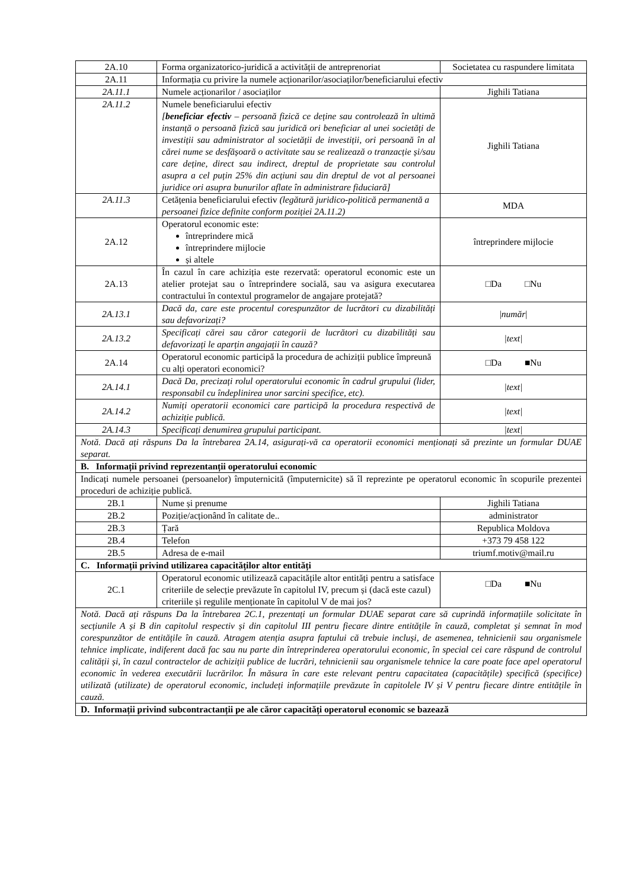| 2A.10 | Forma organizatorico-juridică a activității de antreprenoriat | Societatea cu raspundere limitata |
| 2A.11 | Informația cu privire la numele acționarilor/asociaților/beneficiarului efectiv | |
| 2A.11.1 | Numele acționarilor / asociaților | Jighili Tatiana |
| 2A.11.2 | Numele beneficiarului efectiv [ beneficiar efectiv – persoană fizică ce deține sau controlează în ultimă instanță o persoană fizică sau juridică ori beneficiar al unei societăți de investiții sau administrator al societății de investiții, ori persoană în al cărei nume se desfășoară o activitate sau se realizează o tranzacție și/sau care deține, direct sau indirect, dreptul de proprietate sau controlul asupra a cel puțin 25% din acțiuni sau din dreptul de vot al persoanei juridice ori asupra bunurilor aflate în administrare fiduciară] | Jighili Tatiana |
| 2A.11.3 | Cetățenia beneficiarului efectiv (legătură juridico-politică permanentă a persoanei fizice definite conform poziției 2A.11.2) | MDA |
| 2A.12 | Operatorul economic este: întreprindere mică întreprindere mijlocie și altele | întreprindere mijlocie |
| 2A.13 | În cazul în care achiziția este rezervată: operatorul economic este un atelier protejat sau o întreprindere socială, sau va asigura executarea contractului în contextul programelor de angajare protejată? | □Da □Nu |
| 2A.13.1 | Dacă da, care este procentul corespunzător de lucrători cu dizabilități sau defavorizați? | / număr / |
| 2A.13.2 | Specificați cărei sau căror categorii de lucrători cu dizabilități sau defavorizați le aparțin angajații în cauză? | /text/ |
| 2A.14 | Operatorul economic participă la procedura de achiziții publice împreună cu alți operatori economici? | □Da ■Nu |
| 2A.14.1 | Dacă Da, precizați rolul operatorului economic în cadrul grupului (lider, responsabil cu îndeplinirea unor sarcini specifice, etc). | /text/ |
| 2A.14.2 | Numiți operatorii economici care participă la procedura respectivă de achiziție publică. | /text/ |
| 2A.14.3 | Specificați denumirea grupului participant. | /text/ |
| Notă. Dacă ați răspuns Da la întrebarea 2A.14, asigurați-vă ca operatorii economici menționați să prezinte un formular DUAE separat. | | |
| B. Informații privind reprezentanții operatorului economic | | |
| Indicați numele persoanei (persoanelor) împuternicită (împuternicite) să îl reprezinte pe operatorul economic în scopurile prezentei proceduri de achiziție publică. | | |
| 2B.1 | Nume și prenume | Jighili Tatiana |
| 2B.2 | Poziție/acționând în calitate de.. | administrator |
| 2B.3 | Țară | Republica Moldova |
| 2B.4 | Telefon | +373 79 458 122 |
| 2B.5 | Adresa de e-mail | triumf.motiv@mail.ru |
| C. Informații privind utilizarea capacităților altor entități | | |
| 2C.1 | Operatorul economic utilizează capacitățile altor entități pentru a satisface criteriile de selecție prevăzute în capitolul IV, precum și (dacă este cazul) criteriile și regulile menționate în capitolul V de mai jos? | □Da ■Nu |
| Notă. Dacă ați răspuns Da la întrebarea 2C.1, prezentați un formular DUAE separat care să cuprindă informațiile solicitate în secțiunile A și B din capitolul respectiv și din capitolul III pentru fiecare dintre entitățile în cauză, completat și semnat în mod corespunzător de entitățile în cauză. Atragem atenția asupra faptului că trebuie incluși, de asemenea, tehnicienii sau organismele tehnice implicate, indiferent dacă fac sau nu parte din întreprinderea operatorului economic, în special cei care răspund de controlul calității și, în cazul contractelor de achiziții publice de lucrări, tehnicienii sau organismele tehnice la care poate face apel operatorul economic în vederea executării lucrărilor. În măsura în care este relevant pentru capacitatea (capacitățile) specifică (specifice) utilizată (utilizate) de operatorul economic, includeți informațiile prevăzute în capitolele IV și V pentru fiecare dintre entitățile în cauză. | | |
| D. Informații privind subcontractanții pe ale căror capacități operatorul economic se bazează | | |